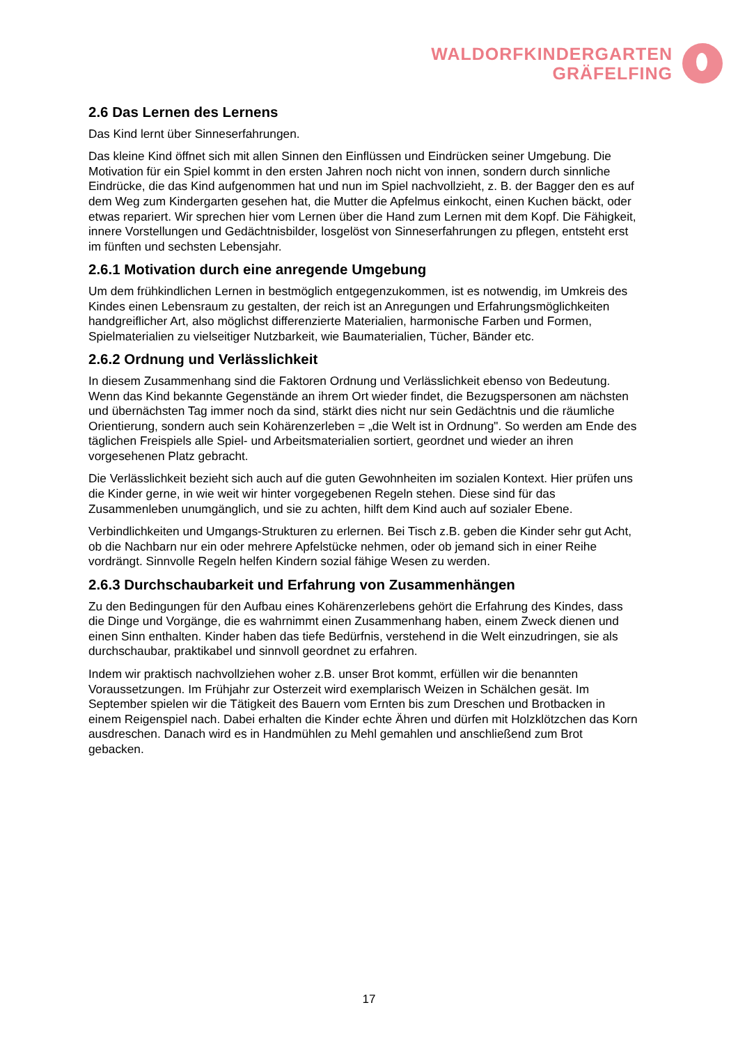WALDORFKINDERGARTEN
GRÄFELFING
2.6 Das Lernen des Lernens
Das Kind lernt über Sinneserfahrungen.
Das kleine Kind öffnet sich mit allen Sinnen den Einflüssen und Eindrücken seiner Umgebung. Die Motivation für ein Spiel kommt in den ersten Jahren noch nicht von innen, sondern durch sinnliche Eindrücke, die das Kind aufgenommen hat und nun im Spiel nachvollzieht, z. B. der Bagger den es auf dem Weg zum Kindergarten gesehen hat, die Mutter die Apfelmus einkocht, einen Kuchen bäckt, oder etwas repariert. Wir sprechen hier vom Lernen über die Hand zum Lernen mit dem Kopf. Die Fähigkeit, innere Vorstellungen und Gedächtnisbilder, losgelöst von Sinneserfahrungen zu pflegen, entsteht erst im fünften und sechsten Lebensjahr.
2.6.1 Motivation durch eine anregende Umgebung
Um dem frühkindlichen Lernen in bestmöglich entgegenzukommen, ist es notwendig, im Umkreis des Kindes einen Lebensraum zu gestalten, der reich ist an Anregungen und Erfahrungsmöglichkeiten handgreiflicher Art, also möglichst differenzierte Materialien, harmonische Farben und Formen, Spielmaterialien zu vielseitiger Nutzbarkeit, wie Baumaterialien, Tücher, Bänder etc.
2.6.2 Ordnung und Verlässlichkeit
In diesem Zusammenhang sind die Faktoren Ordnung und Verlässlichkeit ebenso von Bedeutung. Wenn das Kind bekannte Gegenstände an ihrem Ort wieder findet, die Bezugspersonen am nächsten und übernächsten Tag immer noch da sind, stärkt dies nicht nur sein Gedächtnis und die räumliche Orientierung, sondern auch sein Kohärenzerleben = „die Welt ist in Ordnung". So werden am Ende des täglichen Freispiels alle Spiel- und Arbeitsmaterialien sortiert, geordnet und wieder an ihren vorgesehenen Platz gebracht.
Die Verlässlichkeit bezieht sich auch auf die guten Gewohnheiten im sozialen Kontext. Hier prüfen uns die Kinder gerne, in wie weit wir hinter vorgegebenen Regeln stehen. Diese sind für das Zusammenleben unumgänglich, und sie zu achten, hilft dem Kind auch auf sozialer Ebene.
Verbindlichkeiten und Umgangs-Strukturen zu erlernen. Bei Tisch z.B. geben die Kinder sehr gut Acht, ob die Nachbarn nur ein oder mehrere Apfelstücke nehmen, oder ob jemand sich in einer Reihe vordrängt. Sinnvolle Regeln helfen Kindern sozial fähige Wesen zu werden.
2.6.3 Durchschaubarkeit und Erfahrung von Zusammenhängen
Zu den Bedingungen für den Aufbau eines Kohärenzerlebens gehört die Erfahrung des Kindes, dass die Dinge und Vorgänge, die es wahrnimmt einen Zusammenhang haben, einem Zweck dienen und einen Sinn enthalten. Kinder haben das tiefe Bedürfnis, verstehend in die Welt einzudringen, sie als durchschaubar, praktikabel und sinnvoll geordnet zu erfahren.
Indem wir praktisch nachvollziehen woher z.B. unser Brot kommt, erfüllen wir die benannten Voraussetzungen. Im Frühjahr zur Osterzeit wird exemplarisch Weizen in Schälchen gesät. Im September spielen wir die Tätigkeit des Bauern vom Ernten bis zum Dreschen und Brotbacken in einem Reigenspiel nach. Dabei erhalten die Kinder echte Ähren und dürfen mit Holzklötzchen das Korn ausdreschen. Danach wird es in Handmühlen zu Mehl gemahlen und anschließend zum Brot gebacken.
17